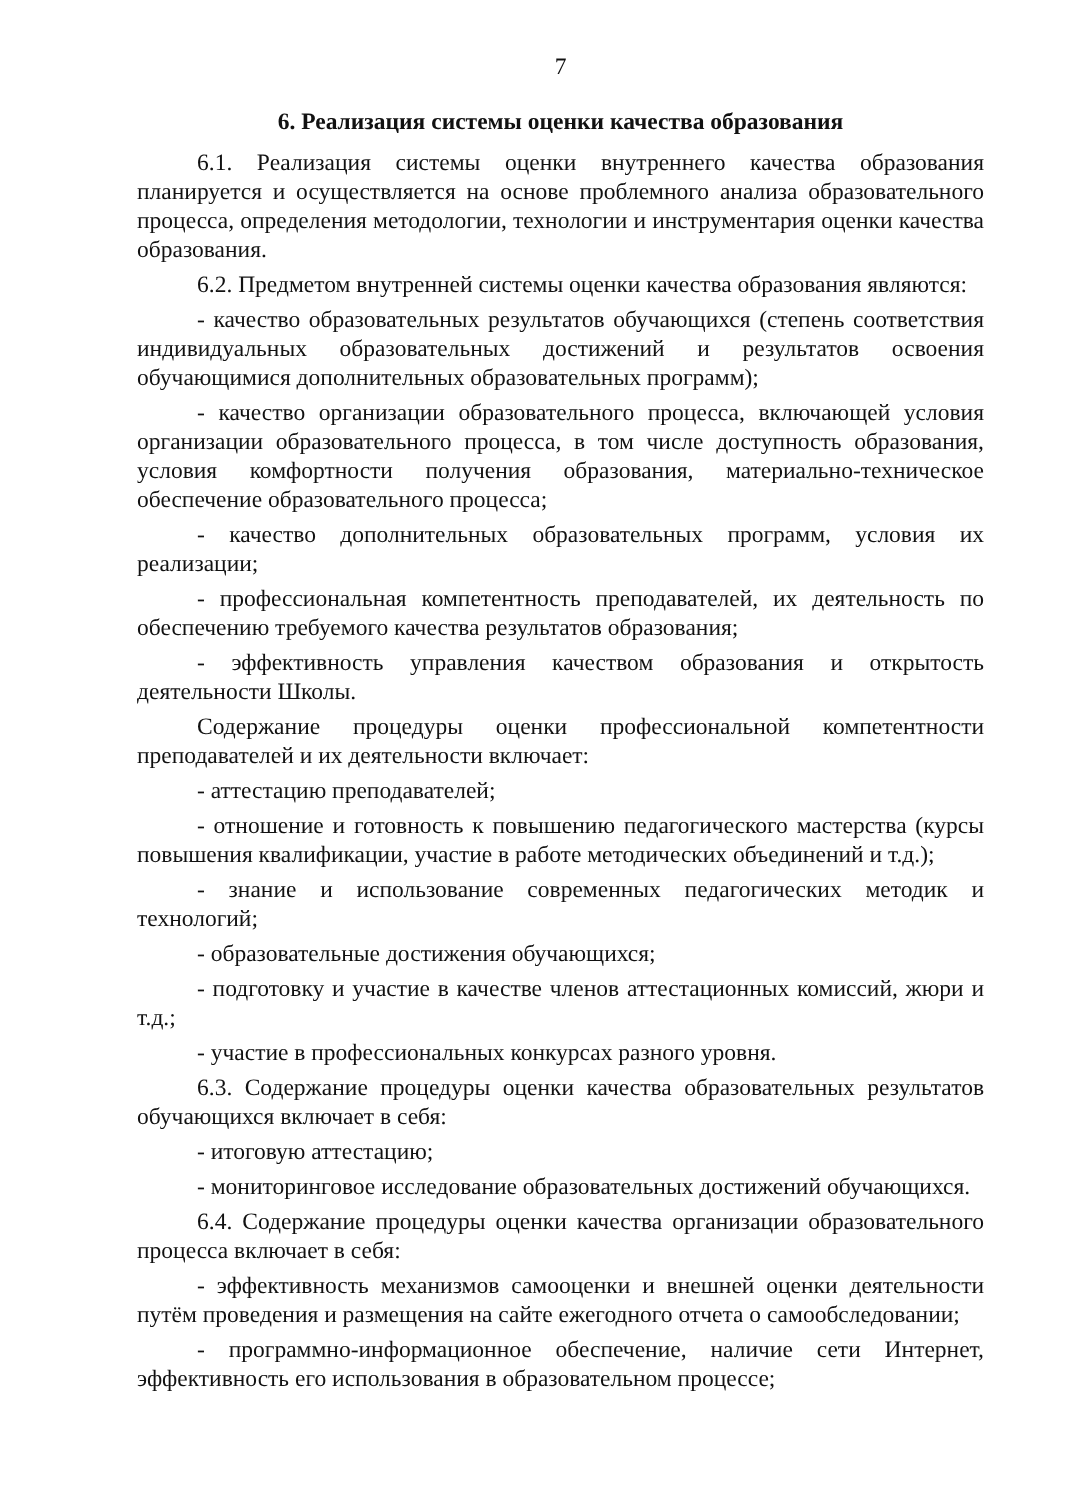7
6. Реализация системы оценки качества образования
6.1. Реализация системы оценки внутреннего качества образования планируется и осуществляется на основе проблемного анализа образовательного процесса, определения методологии, технологии и инструментария оценки качества образования.
6.2. Предметом внутренней системы оценки качества образования являются:
- качество образовательных результатов обучающихся (степень соответствия индивидуальных образовательных достижений и результатов освоения обучающимися дополнительных образовательных программ);
- качество организации образовательного процесса, включающей условия организации образовательного процесса, в том числе доступность образования, условия комфортности получения образования, материально-техническое обеспечение образовательного процесса;
- качество дополнительных образовательных программ, условия их реализации;
- профессиональная компетентность преподавателей, их деятельность по обеспечению требуемого качества результатов образования;
- эффективность управления качеством образования и открытость деятельности Школы.
Содержание процедуры оценки профессиональной компетентности преподавателей и их деятельности включает:
- аттестацию преподавателей;
- отношение и готовность к повышению педагогического мастерства (курсы повышения квалификации, участие в работе методических объединений и т.д.);
- знание и использование современных педагогических методик и технологий;
- образовательные достижения обучающихся;
- подготовку и участие в качестве членов аттестационных комиссий, жюри и т.д.;
- участие в профессиональных конкурсах разного уровня.
6.3. Содержание процедуры оценки качества образовательных результатов обучающихся включает в себя:
- итоговую аттестацию;
- мониторинговое исследование образовательных достижений обучающихся.
6.4. Содержание процедуры оценки качества организации образовательного процесса включает в себя:
- эффективность механизмов самооценки и внешней оценки деятельности путём проведения и размещения на сайте ежегодного отчета о самообследовании;
- программно-информационное обеспечение, наличие сети Интернет, эффективность его использования в образовательном процессе;